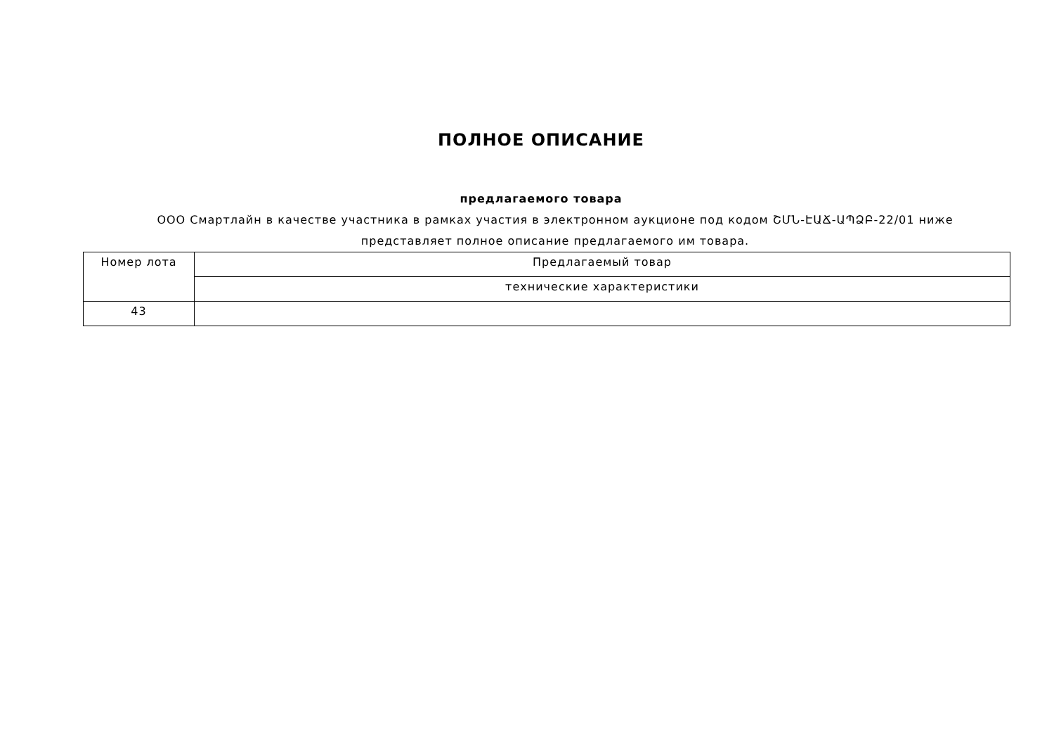ПОЛНОЕ ОПИСАНИЕ
предлагаемого товара
ООО Смартлайн в качестве участника в рамках участия в электронном аукционе под кодом ՇՄՆ-ԷԱՃ-ԱՊՁԲ-22/01 ниже представляет полное описание предлагаемого им товара.
| Номер лота | Предлагаемый товар |
| | технические характеристики |
| 43 | |